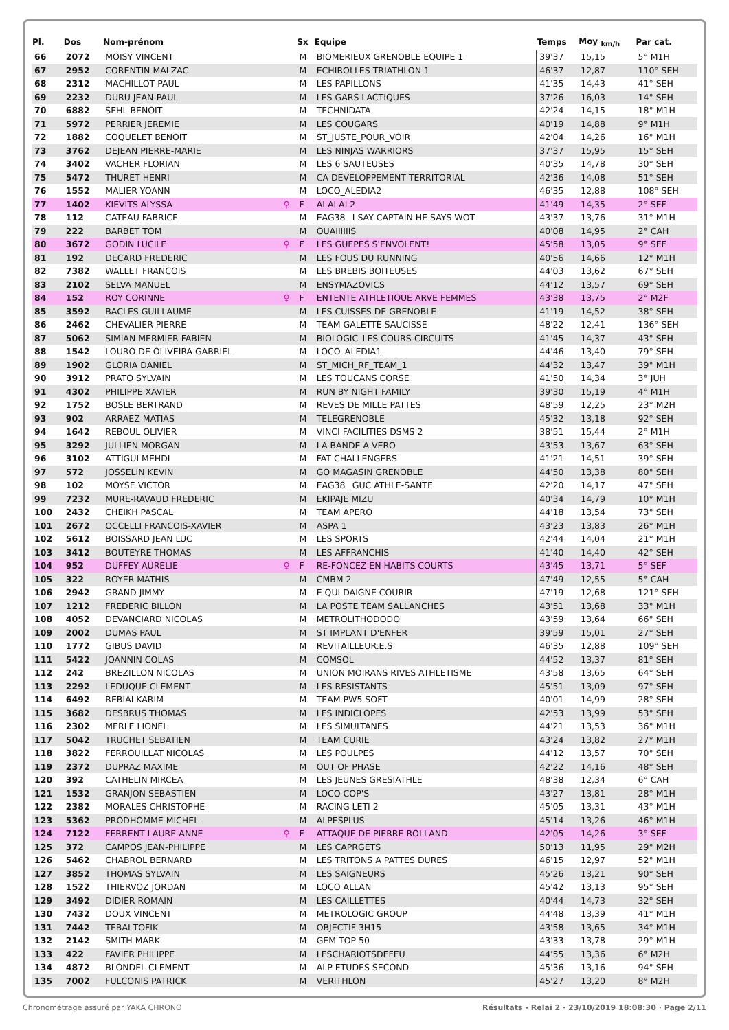| Pl. | Dos | Nom-prénom | | Sx | Equipe | Temps | Moy <sub>km/h</sub> | Par cat. |
| --- | --- | --- | --- | --- | --- | --- | --- | --- |
| 66 | 2072 | MOISY VINCENT | | M | BIOMERIEUX GRENOBLE EQUIPE 1 | 39'37 | 15,15 | 5° M1H |
| 67 | 2952 | CORENTIN MALZAC | | M | ECHIROLLES TRIATHLON 1 | 46'37 | 12,87 | 110° SEH |
| 68 | 2312 | MACHILLOT PAUL | | M | LES PAPILLONS | 41'35 | 14,43 | 41° SEH |
| 69 | 2232 | DURU JEAN-PAUL | | M | LES GARS LACTIQUES | 37'26 | 16,03 | 14° SEH |
| 70 | 6882 | SEHL BENOIT | | M | TECHNIDATA | 42'24 | 14,15 | 18° M1H |
| 71 | 5972 | PERRIER JEREMIE | | M | LES COUGARS | 40'19 | 14,88 | 9° M1H |
| 72 | 1882 | COQUELET BENOIT | | M | ST_JUSTE_POUR_VOIR | 42'04 | 14,26 | 16° M1H |
| 73 | 3762 | DEJEAN PIERRE-MARIE | | M | LES NINJAS WARRIORS | 37'37 | 15,95 | 15° SEH |
| 74 | 3402 | VACHER FLORIAN | | M | LES 6 SAUTEUSES | 40'35 | 14,78 | 30° SEH |
| 75 | 5472 | THURET HENRI | | M | CA DEVELOPPEMENT TERRITORIAL | 42'36 | 14,08 | 51° SEH |
| 76 | 1552 | MALIER YOANN | | M | LOCO_ALEDIA2 | 46'35 | 12,88 | 108° SEH |
| 77 | 1402 | KIEVITS ALYSSA | ♀ | F | AI AI AI 2 | 41'49 | 14,35 | 2° SEF |
| 78 | 112 | CATEAU FABRICE | | M | EAG38_ I SAY CAPTAIN HE SAYS WOT | 43'37 | 13,76 | 31° M1H |
| 79 | 222 | BARBET TOM | | M | OUAIIIIIIS | 40'08 | 14,95 | 2° CAH |
| 80 | 3672 | GODIN LUCILE | ♀ | F | LES GUEPES S'ENVOLENT! | 45'58 | 13,05 | 9° SEF |
| 81 | 192 | DECARD FREDERIC | | M | LES FOUS DU RUNNING | 40'56 | 14,66 | 12° M1H |
| 82 | 7382 | WALLET FRANCOIS | | M | LES BREBIS BOITEUSES | 44'03 | 13,62 | 67° SEH |
| 83 | 2102 | SELVA MANUEL | | M | ENSYMAZOVICS | 44'12 | 13,57 | 69° SEH |
| 84 | 152 | ROY CORINNE | ♀ | F | ENTENTE ATHLETIQUE ARVE FEMMES | 43'38 | 13,75 | 2° M2F |
| 85 | 3592 | BACLES GUILLAUME | | M | LES CUISSES DE GRENOBLE | 41'19 | 14,52 | 38° SEH |
| 86 | 2462 | CHEVALIER PIERRE | | M | TEAM GALETTE SAUCISSE | 48'22 | 12,41 | 136° SEH |
| 87 | 5062 | SIMIAN MERMIER FABIEN | | M | BIOLOGIC_LES COURS-CIRCUITS | 41'45 | 14,37 | 43° SEH |
| 88 | 1542 | LOURO DE OLIVEIRA GABRIEL | | M | LOCO_ALEDIA1 | 44'46 | 13,40 | 79° SEH |
| 89 | 1902 | GLORIA DANIEL | | M | ST_MICH_RF_TEAM_1 | 44'32 | 13,47 | 39° M1H |
| 90 | 3912 | PRATO SYLVAIN | | M | LES TOUCANS CORSE | 41'50 | 14,34 | 3° JUH |
| 91 | 4302 | PHILIPPE XAVIER | | M | RUN BY NIGHT FAMILY | 39'30 | 15,19 | 4° M1H |
| 92 | 1752 | BOSLE BERTRAND | | M | REVES DE MILLE PATTES | 48'59 | 12,25 | 23° M2H |
| 93 | 902 | ARRAEZ MATIAS | | M | TELEGRENOBLE | 45'32 | 13,18 | 92° SEH |
| 94 | 1642 | REBOUL OLIVIER | | M | VINCI FACILITIES DSMS 2 | 38'51 | 15,44 | 2° M1H |
| 95 | 3292 | JULLIEN MORGAN | | M | LA BANDE A VERO | 43'53 | 13,67 | 63° SEH |
| 96 | 3102 | ATTIGUI MEHDI | | M | FAT CHALLENGERS | 41'21 | 14,51 | 39° SEH |
| 97 | 572 | JOSSELIN KEVIN | | M | GO MAGASIN GRENOBLE | 44'50 | 13,38 | 80° SEH |
| 98 | 102 | MOYSE VICTOR | | M | EAG38_ GUC ATHLE-SANTE | 42'20 | 14,17 | 47° SEH |
| 99 | 7232 | MURE-RAVAUD FREDERIC | | M | EKIPAJE MIZU | 40'34 | 14,79 | 10° M1H |
| 100 | 2432 | CHEIKH PASCAL | | M | TEAM APERO | 44'18 | 13,54 | 73° SEH |
| 101 | 2672 | OCCELLI FRANCOIS-XAVIER | | M | ASPA 1 | 43'23 | 13,83 | 26° M1H |
| 102 | 5612 | BOISSARD JEAN LUC | | M | LES SPORTS | 42'44 | 14,04 | 21° M1H |
| 103 | 3412 | BOUTEYRE THOMAS | | M | LES AFFRANCHIS | 41'40 | 14,40 | 42° SEH |
| 104 | 952 | DUFFEY AURELIE | ♀ | F | RE-FONCEZ EN HABITS COURTS | 43'45 | 13,71 | 5° SEF |
| 105 | 322 | ROYER MATHIS | | M | CMBM 2 | 47'49 | 12,55 | 5° CAH |
| 106 | 2942 | GRAND JIMMY | | M | E QUI DAIGNE COURIR | 47'19 | 12,68 | 121° SEH |
| 107 | 1212 | FREDERIC BILLON | | M | LA POSTE TEAM SALLANCHES | 43'51 | 13,68 | 33° M1H |
| 108 | 4052 | DEVANCIARD NICOLAS | | M | METROLITHODODO | 43'59 | 13,64 | 66° SEH |
| 109 | 2002 | DUMAS PAUL | | M | ST IMPLANT D'ENFER | 39'59 | 15,01 | 27° SEH |
| 110 | 1772 | GIBUS DAVID | | M | REVITAILLEUR.E.S | 46'35 | 12,88 | 109° SEH |
| 111 | 5422 | JOANNIN COLAS | | M | COMSOL | 44'52 | 13,37 | 81° SEH |
| 112 | 242 | BREZILLON NICOLAS | | M | UNION MOIRANS RIVES ATHLETISME | 43'58 | 13,65 | 64° SEH |
| 113 | 2292 | LEDUQUE CLEMENT | | M | LES RESISTANTS | 45'51 | 13,09 | 97° SEH |
| 114 | 6492 | REBIAI KARIM | | M | TEAM PW5 SOFT | 40'01 | 14,99 | 28° SEH |
| 115 | 3682 | DESBRUS THOMAS | | M | LES INDICLOPES | 42'53 | 13,99 | 53° SEH |
| 116 | 2302 | MERLE LIONEL | | M | LES SIMULTANES | 44'21 | 13,53 | 36° M1H |
| 117 | 5042 | TRUCHET SEBATIEN | | M | TEAM CURIE | 43'24 | 13,82 | 27° M1H |
| 118 | 3822 | FERROUILLAT NICOLAS | | M | LES POULPES | 44'12 | 13,57 | 70° SEH |
| 119 | 2372 | DUPRAZ MAXIME | | M | OUT OF PHASE | 42'22 | 14,16 | 48° SEH |
| 120 | 392 | CATHELIN MIRCEA | | M | LES JEUNES GRESIATHLE | 48'38 | 12,34 | 6° CAH |
| 121 | 1532 | GRANJON SEBASTIEN | | M | LOCO COP'S | 43'27 | 13,81 | 28° M1H |
| 122 | 2382 | MORALES CHRISTOPHE | | M | RACING LETI 2 | 45'05 | 13,31 | 43° M1H |
| 123 | 5362 | PRODHOMME MICHEL | | M | ALPESPLUS | 45'14 | 13,26 | 46° M1H |
| 124 | 7122 | FERRENT LAURE-ANNE | ♀ | F | ATTAQUE DE PIERRE ROLLAND | 42'05 | 14,26 | 3° SEF |
| 125 | 372 | CAMPOS JEAN-PHILIPPE | | M | LES CAPRGETS | 50'13 | 11,95 | 29° M2H |
| 126 | 5462 | CHABROL BERNARD | | M | LES TRITONS A PATTES DURES | 46'15 | 12,97 | 52° M1H |
| 127 | 3852 | THOMAS SYLVAIN | | M | LES SAIGNEURS | 45'26 | 13,21 | 90° SEH |
| 128 | 1522 | THIERVOZ JORDAN | | M | LOCO ALLAN | 45'42 | 13,13 | 95° SEH |
| 129 | 3492 | DIDIER ROMAIN | | M | LES CAILLETTES | 40'44 | 14,73 | 32° SEH |
| 130 | 7432 | DOUX VINCENT | | M | METROLOGIC GROUP | 44'48 | 13,39 | 41° M1H |
| 131 | 7442 | TEBAI TOFIK | | M | OBJECTIF 3H15 | 43'58 | 13,65 | 34° M1H |
| 132 | 2142 | SMITH MARK | | M | GEM TOP 50 | 43'33 | 13,78 | 29° M1H |
| 133 | 422 | FAVIER PHILIPPE | | M | LESCHARIOTSDEFEU | 44'55 | 13,36 | 6° M2H |
| 134 | 4872 | BLONDEL CLEMENT | | M | ALP ETUDES SECOND | 45'36 | 13,16 | 94° SEH |
| 135 | 7002 | FULCONIS PATRICK | | M | VERITHLON | 45'27 | 13,20 | 8° M2H |
Chronométrage assuré par YAKA CHRONO Résultats - Relai 2 · 23/10/2019 18:08:30 · Page 2/11